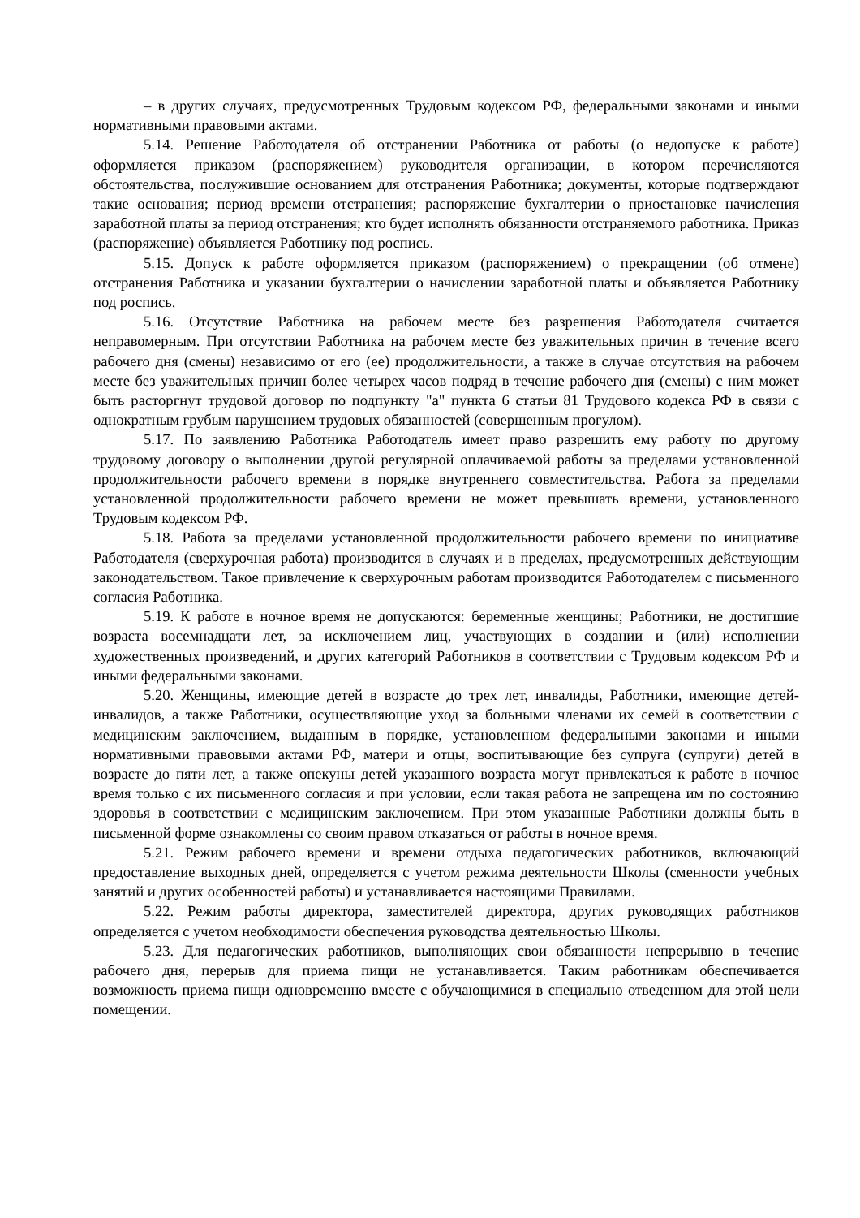– в других случаях, предусмотренных Трудовым кодексом РФ, федеральными законами и иными нормативными правовыми актами.
5.14. Решение Работодателя об отстранении Работника от работы (о недопуске к работе) оформляется приказом (распоряжением) руководителя организации, в котором перечисляются обстоятельства, послужившие основанием для отстранения Работника; документы, которые подтверждают такие основания; период времени отстранения; распоряжение бухгалтерии о приостановке начисления заработной платы за период отстранения; кто будет исполнять обязанности отстраняемого работника. Приказ (распоряжение) объявляется Работнику под роспись.
5.15. Допуск к работе оформляется приказом (распоряжением) о прекращении (об отмене) отстранения Работника и указании бухгалтерии о начислении заработной платы и объявляется Работнику под роспись.
5.16. Отсутствие Работника на рабочем месте без разрешения Работодателя считается неправомерным. При отсутствии Работника на рабочем месте без уважительных причин в течение всего рабочего дня (смены) независимо от его (ее) продолжительности, а также в случае отсутствия на рабочем месте без уважительных причин более четырех часов подряд в течение рабочего дня (смены) с ним может быть расторгнут трудовой договор по подпункту "а" пункта 6 статьи 81 Трудового кодекса РФ в связи с однократным грубым нарушением трудовых обязанностей (совершенным прогулом).
5.17. По заявлению Работника Работодатель имеет право разрешить ему работу по другому трудовому договору о выполнении другой регулярной оплачиваемой работы за пределами установленной продолжительности рабочего времени в порядке внутреннего совместительства. Работа за пределами установленной продолжительности рабочего времени не может превышать времени, установленного Трудовым кодексом РФ.
5.18. Работа за пределами установленной продолжительности рабочего времени по инициативе Работодателя (сверхурочная работа) производится в случаях и в пределах, предусмотренных действующим законодательством. Такое привлечение к сверхурочным работам производится Работодателем с письменного согласия Работника.
5.19. К работе в ночное время не допускаются: беременные женщины; Работники, не достигшие возраста восемнадцати лет, за исключением лиц, участвующих в создании и (или) исполнении художественных произведений, и других категорий Работников в соответствии с Трудовым кодексом РФ и иными федеральными законами.
5.20. Женщины, имеющие детей в возрасте до трех лет, инвалиды, Работники, имеющие детей-инвалидов, а также Работники, осуществляющие уход за больными членами их семей в соответствии с медицинским заключением, выданным в порядке, установленном федеральными законами и иными нормативными правовыми актами РФ, матери и отцы, воспитывающие без супруга (супруги) детей в возрасте до пяти лет, а также опекуны детей указанного возраста могут привлекаться к работе в ночное время только с их письменного согласия и при условии, если такая работа не запрещена им по состоянию здоровья в соответствии с медицинским заключением. При этом указанные Работники должны быть в письменной форме ознакомлены со своим правом отказаться от работы в ночное время.
5.21. Режим рабочего времени и времени отдыха педагогических работников, включающий предоставление выходных дней, определяется с учетом режима деятельности Школы (сменности учебных занятий и других особенностей работы) и устанавливается настоящими Правилами.
5.22. Режим работы директора, заместителей директора, других руководящих работников определяется с учетом необходимости обеспечения руководства деятельностью Школы.
5.23. Для педагогических работников, выполняющих свои обязанности непрерывно в течение рабочего дня, перерыв для приема пищи не устанавливается. Таким работникам обеспечивается возможность приема пищи одновременно вместе с обучающимися в специально отведенном для этой цели помещении.